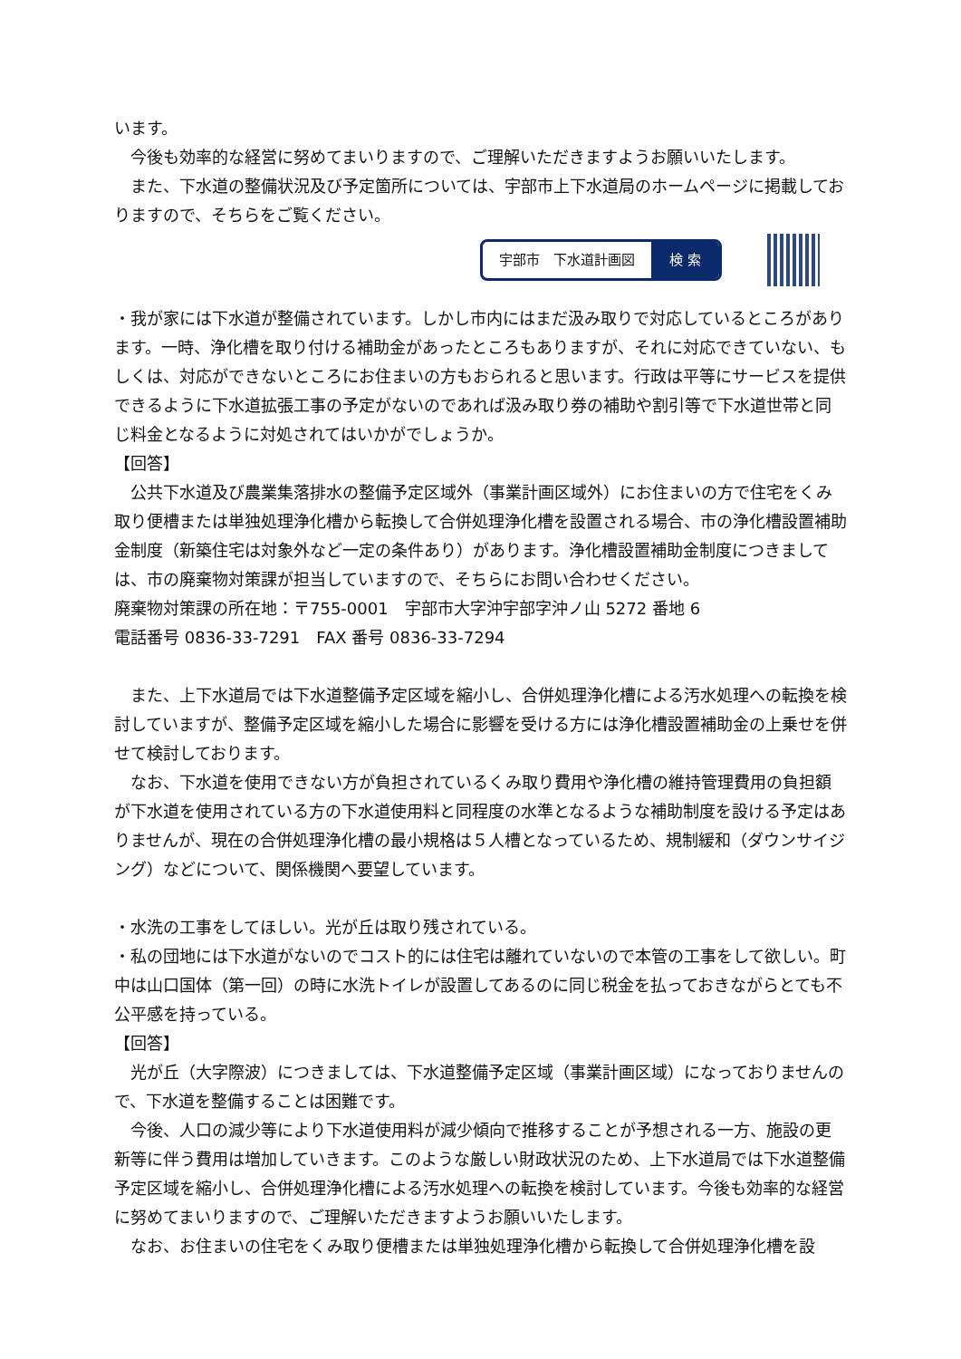います。
今後も効率的な経営に努めてまいりますので、ご理解いただきますようお願いいたします。
また、下水道の整備状況及び予定箇所については、宇部市上下水道局のホームページに掲載しておりますので、そちらをご覧ください。
宇部市　下水道計画図 検 索
・我が家には下水道が整備されています。しかし市内にはまだ汲み取りで対応しているところがあります。一時、浄化槽を取り付ける補助金があったところもありますが、それに対応できていない、もしくは、対応ができないところにお住まいの方もおられると思います。行政は平等にサービスを提供できるように下水道拡張工事の予定がないのであれば汲み取り券の補助や割引等で下水道世帯と同じ料金となるように対処されてはいかがでしょうか。
【回答】
公共下水道及び農業集落排水の整備予定区域外（事業計画区域外）にお住まいの方で住宅をくみ取り便槽または単独処理浄化槽から転換して合併処理浄化槽を設置される場合、市の浄化槽設置補助金制度（新築住宅は対象外など一定の条件あり）があります。浄化槽設置補助金制度につきましては、市の廃棄物対策課が担当していますので、そちらにお問い合わせください。
廃棄物対策課の所在地：〒755-0001　宇部市大字沖宇部字沖ノ山 5272 番地 6
電話番号 0836-33-7291　FAX 番号 0836-33-7294
また、上下水道局では下水道整備予定区域を縮小し、合併処理浄化槽による汚水処理への転換を検討していますが、整備予定区域を縮小した場合に影響を受ける方には浄化槽設置補助金の上乗せを併せて検討しております。
なお、下水道を使用できない方が負担されているくみ取り費用や浄化槽の維持管理費用の負担額が下水道を使用されている方の下水道使用料と同程度の水準となるような補助制度を設ける予定はありませんが、現在の合併処理浄化槽の最小規格は５人槽となっているため、規制緩和（ダウンサイジング）などについて、関係機関へ要望しています。
・水洗の工事をしてほしい。光が丘は取り残されている。
・私の団地には下水道がないのでコスト的には住宅は離れていないので本管の工事をして欲しい。町中は山口国体（第一回）の時に水洗トイレが設置してあるのに同じ税金を払っておきながらとても不公平感を持っている。
【回答】
光が丘（大字際波）につきましては、下水道整備予定区域（事業計画区域）になっておりませんので、下水道を整備することは困難です。
今後、人口の減少等により下水道使用料が減少傾向で推移することが予想される一方、施設の更新等に伴う費用は増加していきます。このような厳しい財政状況のため、上下水道局では下水道整備予定区域を縮小し、合併処理浄化槽による汚水処理への転換を検討しています。今後も効率的な経営に努めてまいりますので、ご理解いただきますようお願いいたします。
なお、お住まいの住宅をくみ取り便槽または単独処理浄化槽から転換して合併処理浄化槽を設